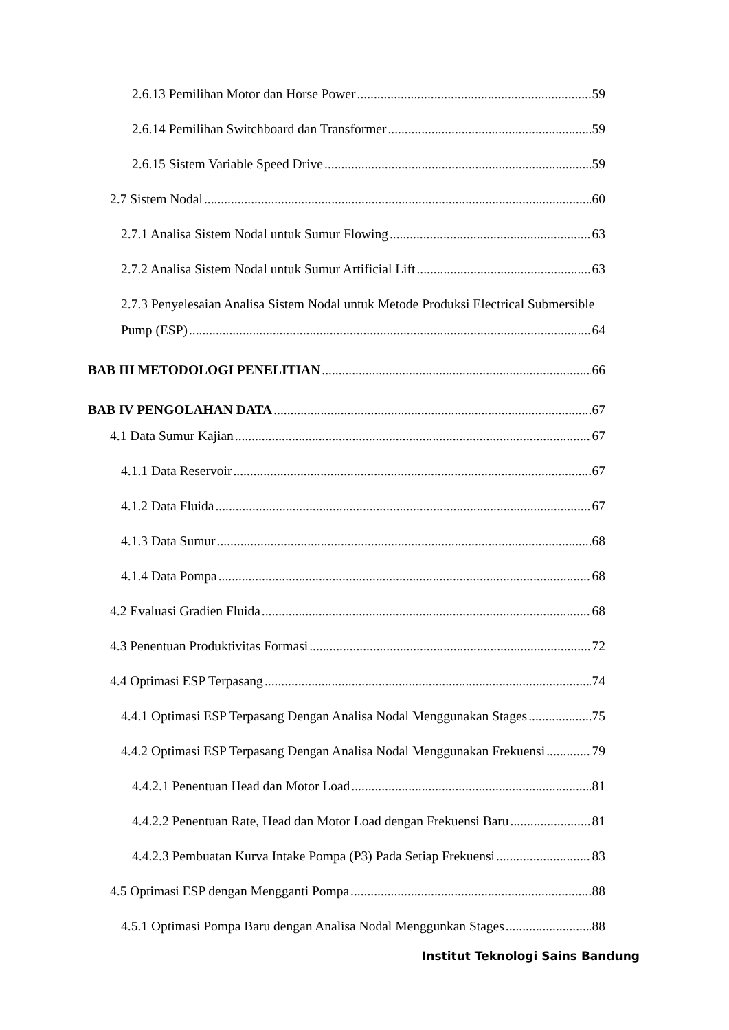2.6.13 Pemilihan Motor dan Horse Power 59
2.6.14 Pemilihan Switchboard dan Transformer 59
2.6.15 Sistem Variable Speed Drive 59
2.7 Sistem Nodal 60
2.7.1 Analisa Sistem Nodal untuk Sumur Flowing 63
2.7.2 Analisa Sistem Nodal untuk Sumur Artificial Lift 63
2.7.3 Penyelesaian Analisa Sistem Nodal untuk Metode Produksi Electrical Submersible
Pump (ESP) 64
BAB III METODOLOGI PENELITIAN 66
BAB IV PENGOLAHAN DATA 67
4.1 Data Sumur Kajian 67
4.1.1 Data Reservoir 67
4.1.2 Data Fluida 67
4.1.3 Data Sumur 68
4.1.4 Data Pompa 68
4.2 Evaluasi Gradien Fluida 68
4.3 Penentuan Produktivitas Formasi 72
4.4 Optimasi ESP Terpasang 74
4.4.1 Optimasi ESP Terpasang Dengan Analisa Nodal Menggunakan Stages 75
4.4.2 Optimasi ESP Terpasang Dengan Analisa Nodal Menggunakan Frekuensi 79
4.4.2.1 Penentuan Head dan Motor Load 81
4.4.2.2 Penentuan Rate, Head dan Motor Load dengan Frekuensi Baru 81
4.4.2.3 Pembuatan Kurva Intake Pompa (P3) Pada Setiap Frekuensi 83
4.5 Optimasi ESP dengan Mengganti Pompa 88
4.5.1 Optimasi Pompa Baru dengan Analisa Nodal Menggunkan Stages 88
Institut Teknologi Sains Bandung